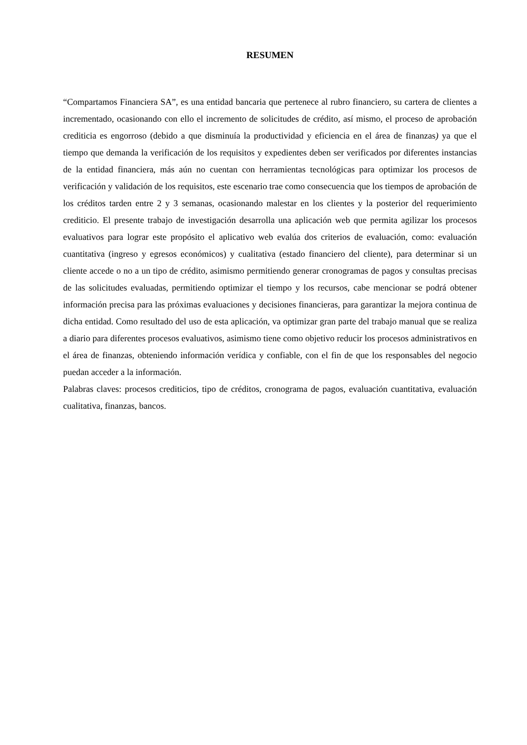RESUMEN
“Compartamos Financiera SA”, es una entidad bancaria que pertenece al rubro financiero, su cartera de clientes a incrementado, ocasionando con ello el incremento de solicitudes de crédito, así mismo, el proceso de aprobación crediticia es engorroso (debido a que disminuía la productividad y eficiencia en el área de finanzas) ya que el tiempo que demanda la verificación de los requisitos y expedientes deben ser verificados por diferentes instancias de la entidad financiera, más aún no cuentan con herramientas tecnológicas para optimizar los procesos de verificación y validación de los requisitos, este escenario trae como consecuencia que los tiempos de aprobación de los créditos tarden entre 2 y 3 semanas, ocasionando malestar en los clientes y la posterior del requerimiento crediticio. El presente trabajo de investigación desarrolla una aplicación web que permita agilizar los procesos evaluativos para lograr este propósito el aplicativo web evalúa dos criterios de evaluación, como: evaluación cuantitativa (ingreso y egresos económicos) y cualitativa (estado financiero del cliente), para determinar si un cliente accede o no a un tipo de crédito, asimismo permitiendo generar cronogramas de pagos y consultas precisas de las solicitudes evaluadas, permitiendo optimizar el tiempo y los recursos, cabe mencionar se podrá obtener información precisa para las próximas evaluaciones y decisiones financieras, para garantizar la mejora continua de dicha entidad. Como resultado del uso de esta aplicación, va optimizar gran parte del trabajo manual que se realiza a diario para diferentes procesos evaluativos, asimismo tiene como objetivo reducir los procesos administrativos en el área de finanzas, obteniendo información verídica y confiable, con el fin de que los responsables del negocio puedan acceder a la información.
Palabras claves: procesos crediticios, tipo de créditos, cronograma de pagos, evaluación cuantitativa, evaluación cualitativa, finanzas, bancos.